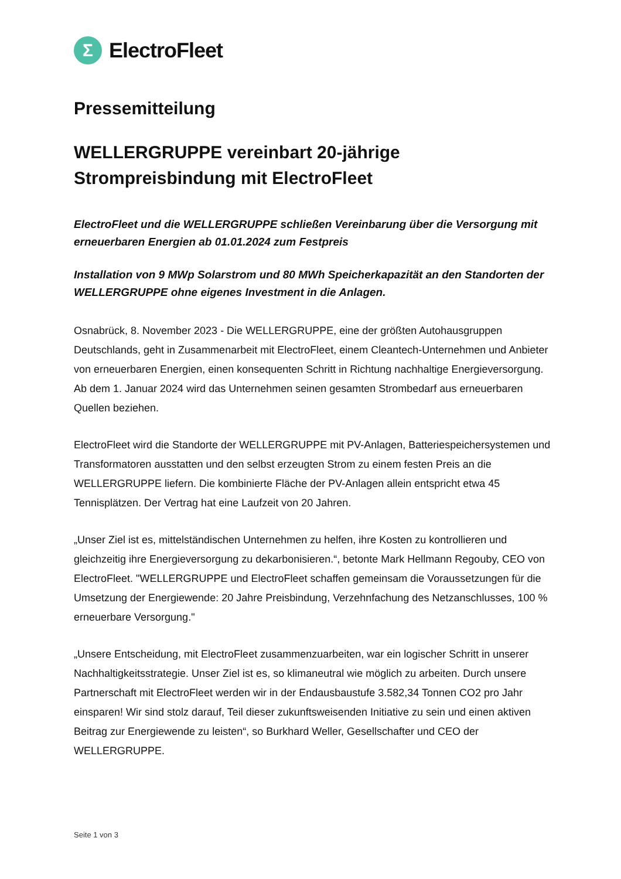Σ
ElectroFleet
Pressemitteilung
WELLERGRUPPE vereinbart 20-jährige
Strompreisbindung mit ElectroFleet
ElectroFleet und die WELLERGRUPPE schließen Vereinbarung über die Versorgung mit erneuerbaren Energien ab 01.01.2024 zum Festpreis
Installation von 9 MWp Solarstrom und 80 MWh Speicherkapazität an den Standorten der WELLERGRUPPE ohne eigenes Investment in die Anlagen.
Osnabrück, 8. November 2023 - Die WELLERGRUPPE, eine der größten Autohausgruppen Deutschlands, geht in Zusammenarbeit mit ElectroFleet, einem Cleantech-Unternehmen und Anbieter von erneuerbaren Energien, einen konsequenten Schritt in Richtung nachhaltige Energieversorgung. Ab dem 1. Januar 2024 wird das Unternehmen seinen gesamten Strombedarf aus erneuerbaren Quellen beziehen.
ElectroFleet wird die Standorte der WELLERGRUPPE mit PV-Anlagen, Batteriespeichersystemen und Transformatoren ausstatten und den selbst erzeugten Strom zu einem festen Preis an die WELLERGRUPPE liefern. Die kombinierte Fläche der PV-Anlagen allein entspricht etwa 45 Tennisplätzen. Der Vertrag hat eine Laufzeit von 20 Jahren.
„Unser Ziel ist es, mittelständischen Unternehmen zu helfen, ihre Kosten zu kontrollieren und gleichzeitig ihre Energieversorgung zu dekarbonisieren.“, betonte Mark Hellmann Regouby, CEO von ElectroFleet. "WELLERGRUPPE und ElectroFleet schaffen gemeinsam die Voraussetzungen für die Umsetzung der Energiewende: 20 Jahre Preisbindung, Verzehnfachung des Netzanschlusses, 100 % erneuerbare Versorgung."
„Unsere Entscheidung, mit ElectroFleet zusammenzuarbeiten, war ein logischer Schritt in unserer Nachhaltigkeitsstrategie. Unser Ziel ist es, so klimaneutral wie möglich zu arbeiten. Durch unsere Partnerschaft mit ElectroFleet werden wir in der Endausbaustufe 3.582,34 Tonnen CO2 pro Jahr einsparen! Wir sind stolz darauf, Teil dieser zukunftsweisenden Initiative zu sein und einen aktiven Beitrag zur Energiewende zu leisten“, so Burkhard Weller, Gesellschafter und CEO der WELLERGRUPPE.
Seite 1 von 3